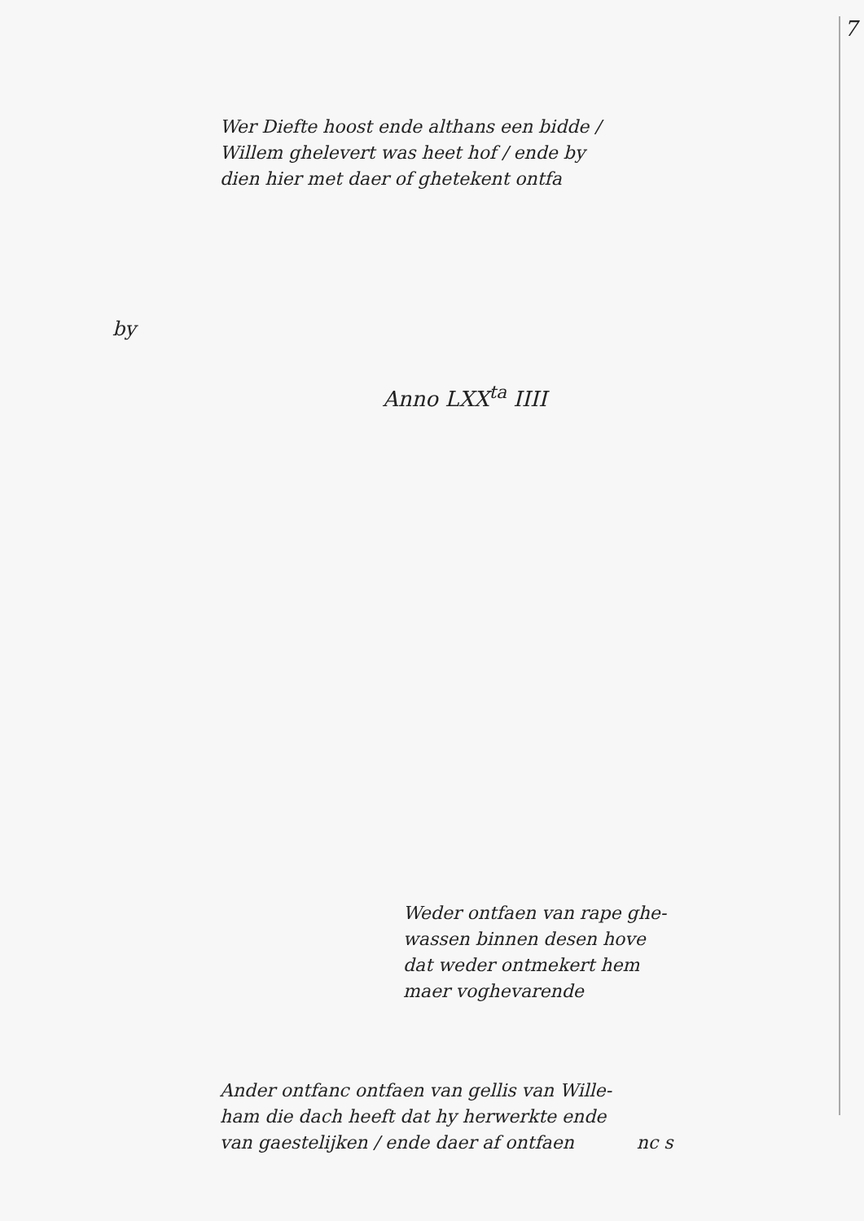7
by
Wer Diefte hoost ende althans een bidde /
Willem ghelevert was heet hof / ende by
dien hier met daer of ghetekent ontfa
Anno LXX<sup>ta</sup> IIII
Weder ontfaen van rape ghe-
wassen binnen desen hove
dat weder ontmekert hem
maer voghevarende
Ander ontfanc ontfaen van gellis van Wille-
ham die dach heeft dat hy herwerkte ende
van gaestelijken / ende daer af ontfaen nc s